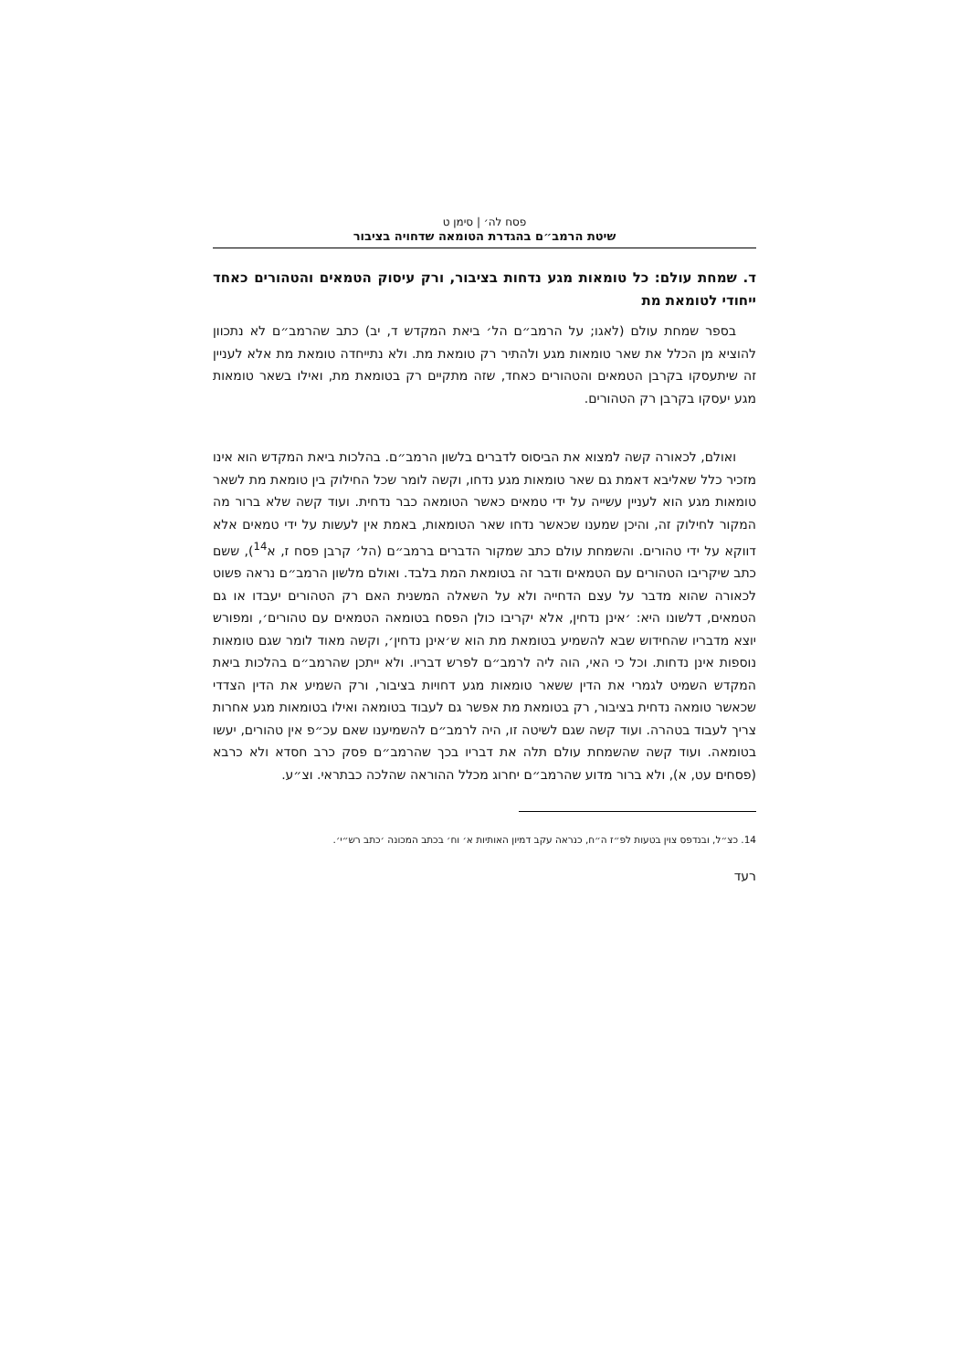פסח לה׳ | סימן ט
שיטת הרמב״ם בהגדרת הטומאה שדחויה בציבור
ד. שמחת עולם: כל טומאות מגע נדחות בציבור, ורק עיסוק הטמאים והטהורים כאחד ייחודי לטומאת מת
בספר שמחת עולם (לאגו; על הרמב״ם הל׳ ביאת המקדש ד, יב) כתב שהרמב״ם לא נתכוון להוציא מן הכלל את שאר טומאות מגע ולהתיר רק טומאת מת. ולא נתייחדה טומאת מת אלא לעניין זה שיתעסקו בקרבן הטמאים והטהורים כאחד, שזה מתקיים רק בטומאת מת, ואילו בשאר טומאות מגע יעסקו בקרבן רק הטהורים.
ואולם, לכאורה קשה למצוא את הביסוס לדברים בלשון הרמב״ם. בהלכות ביאת המקדש הוא אינו מזכיר כלל שאליבא דאמת גם שאר טומאות מגע נדחו, וקשה לומר שכל החילוק בין טומאת מת לשאר טומאות מגע הוא לעניין עשייה על ידי טמאים כאשר הטומאה כבר נדחית. ועוד קשה שלא ברור מה המקור לחילוק זה, והיכן שמענו שכאשר נדחו שאר הטומאות, באמת אין לעשות על ידי טמאים אלא דווקא על ידי טהורים. והשמחת עולם כתב שמקור הדברים ברמב״ם (הל׳ קרבן פסח ז, א<sup>14</sup>), ששם כתב שיקריבו הטהורים עם הטמאים ודבר זה בטומאת המת בלבד. ואולם מלשון הרמב״ם נראה פשוט לכאורה שהוא מדבר על עצם הדחייה ולא על השאלה המשנית האם רק הטהורים יעבדו או גם הטמאים, דלשונו היא: ׳אינן נדחין, אלא יקריבו כולן הפסח בטומאה הטמאים עם טהורים׳, ומפורש יוצא מדבריו שהחידוש שבא להשמיע בטומאת מת הוא ש׳אינן נדחין׳, וקשה מאוד לומר שגם טומאות נוספות אינן נדחות. וכל כי האי, הוה ליה לרמב״ם לפרש דבריו. ולא ייתכן שהרמב״ם בהלכות ביאת המקדש השמיט לגמרי את הדין ששאר טומאות מגע דחויות בציבור, ורק השמיע את הדין הצדדי שכאשר טומאה נדחית בציבור, רק בטומאת מת אפשר גם לעבוד בטומאה ואילו בטומאות מגע אחרות צריך לעבוד בטהרה. ועוד קשה שגם לשיטה זו, היה לרמב״ם להשמיענו שאם עכ״פ אין טהורים, יעשו בטומאה. ועוד קשה שהשמחת עולם תלה את דבריו בכך שהרמב״ם פסק כרב חסדא ולא כרבא (פסחים עט, א), ולא ברור מדוע שהרמב״ם יחרוג מכלל ההוראה שהלכה כבתראי. וצ״ע.
14. כצ״ל, ובנדפס צוין בטעות לפ״ז ה״ח, כנראה עקב דמיון האותיות א׳ וח׳ בכתב המכונה ׳כתב רש״י׳.
רעד